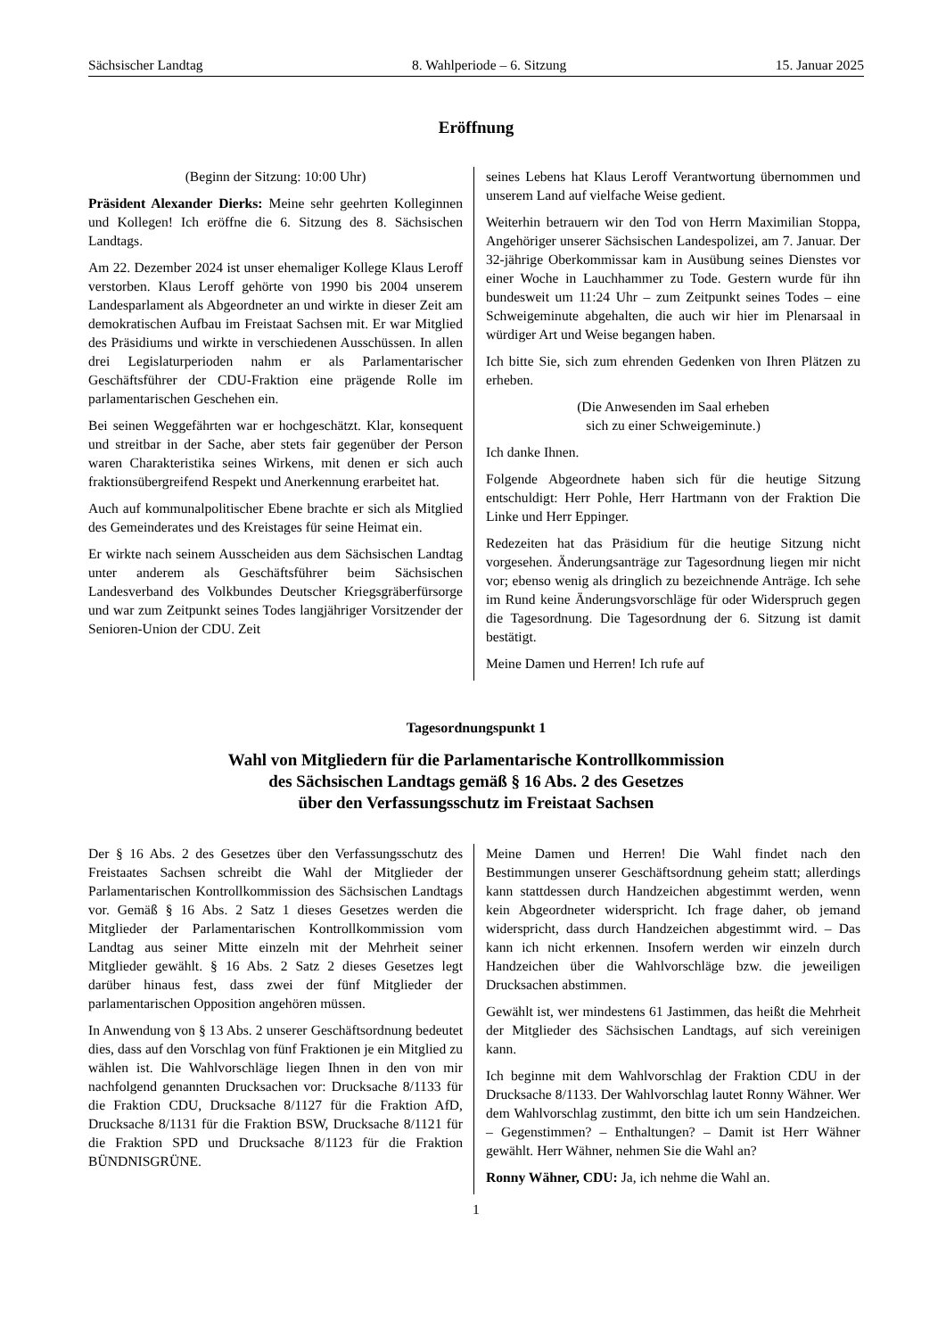Sächsischer Landtag 8. Wahlperiode – 6. Sitzung 15. Januar 2025
Eröffnung
(Beginn der Sitzung: 10:00 Uhr)
Präsident Alexander Dierks: Meine sehr geehrten Kolleginnen und Kollegen! Ich eröffne die 6. Sitzung des 8. Sächsischen Landtags.
Am 22. Dezember 2024 ist unser ehemaliger Kollege Klaus Leroff verstorben. Klaus Leroff gehörte von 1990 bis 2004 unserem Landesparlament als Abgeordneter an und wirkte in dieser Zeit am demokratischen Aufbau im Freistaat Sachsen mit. Er war Mitglied des Präsidiums und wirkte in verschiedenen Ausschüssen. In allen drei Legislaturperioden nahm er als Parlamentarischer Geschäftsführer der CDU-Fraktion eine prägende Rolle im parlamentarischen Geschehen ein.
Bei seinen Weggefährten war er hochgeschätzt. Klar, konsequent und streitbar in der Sache, aber stets fair gegenüber der Person waren Charakteristika seines Wirkens, mit denen er sich auch fraktionsübergreifend Respekt und Anerkennung erarbeitet hat.
Auch auf kommunalpolitischer Ebene brachte er sich als Mitglied des Gemeinderates und des Kreistages für seine Heimat ein.
Er wirkte nach seinem Ausscheiden aus dem Sächsischen Landtag unter anderem als Geschäftsführer beim Sächsischen Landesverband des Volkbundes Deutscher Kriegsgräberfürsorge und war zum Zeitpunkt seines Todes langjähriger Vorsitzender der Senioren-Union der CDU. Zeit
seines Lebens hat Klaus Leroff Verantwortung übernommen und unserem Land auf vielfache Weise gedient.
Weiterhin betrauern wir den Tod von Herrn Maximilian Stoppa, Angehöriger unserer Sächsischen Landespolizei, am 7. Januar. Der 32-jährige Oberkommissar kam in Ausübung seines Dienstes vor einer Woche in Lauchhammer zu Tode. Gestern wurde für ihn bundesweit um 11:24 Uhr – zum Zeitpunkt seines Todes – eine Schweigeminute abgehalten, die auch wir hier im Plenarsaal in würdiger Art und Weise begangen haben.
Ich bitte Sie, sich zum ehrenden Gedenken von Ihren Plätzen zu erheben.
(Die Anwesenden im Saal erheben
sich zu einer Schweigeminute.)
Ich danke Ihnen.
Folgende Abgeordnete haben sich für die heutige Sitzung entschuldigt: Herr Pohle, Herr Hartmann von der Fraktion Die Linke und Herr Eppinger.
Redezeiten hat das Präsidium für die heutige Sitzung nicht vorgesehen. Änderungsanträge zur Tagesordnung liegen mir nicht vor; ebenso wenig als dringlich zu bezeichnende Anträge. Ich sehe im Rund keine Änderungsvorschläge für oder Widerspruch gegen die Tagesordnung. Die Tagesordnung der 6. Sitzung ist damit bestätigt.
Meine Damen und Herren! Ich rufe auf
Tagesordnungspunkt 1
Wahl von Mitgliedern für die Parlamentarische Kontrollkommission
des Sächsischen Landtags gemäß § 16 Abs. 2 des Gesetzes
über den Verfassungsschutz im Freistaat Sachsen
Der § 16 Abs. 2 des Gesetzes über den Verfassungsschutz des Freistaates Sachsen schreibt die Wahl der Mitglieder der Parlamentarischen Kontrollkommission des Sächsischen Landtags vor. Gemäß § 16 Abs. 2 Satz 1 dieses Gesetzes werden die Mitglieder der Parlamentarischen Kontrollkommission vom Landtag aus seiner Mitte einzeln mit der Mehrheit seiner Mitglieder gewählt. § 16 Abs. 2 Satz 2 dieses Gesetzes legt darüber hinaus fest, dass zwei der fünf Mitglieder der parlamentarischen Opposition angehören müssen.
In Anwendung von § 13 Abs. 2 unserer Geschäftsordnung bedeutet dies, dass auf den Vorschlag von fünf Fraktionen je ein Mitglied zu wählen ist. Die Wahlvorschläge liegen Ihnen in den von mir nachfolgend genannten Drucksachen vor: Drucksache 8/1133 für die Fraktion CDU, Drucksache 8/1127 für die Fraktion AfD, Drucksache 8/1131 für die Fraktion BSW, Drucksache 8/1121 für die Fraktion SPD und Drucksache 8/1123 für die Fraktion BÜNDNISGRÜNE.
Meine Damen und Herren! Die Wahl findet nach den Bestimmungen unserer Geschäftsordnung geheim statt; allerdings kann stattdessen durch Handzeichen abgestimmt werden, wenn kein Abgeordneter widerspricht. Ich frage daher, ob jemand widerspricht, dass durch Handzeichen abgestimmt wird. – Das kann ich nicht erkennen. Insofern werden wir einzeln durch Handzeichen über die Wahlvorschläge bzw. die jeweiligen Drucksachen abstimmen.
Gewählt ist, wer mindestens 61 Jastimmen, das heißt die Mehrheit der Mitglieder des Sächsischen Landtags, auf sich vereinigen kann.
Ich beginne mit dem Wahlvorschlag der Fraktion CDU in der Drucksache 8/1133. Der Wahlvorschlag lautet Ronny Wähner. Wer dem Wahlvorschlag zustimmt, den bitte ich um sein Handzeichen. – Gegenstimmen? – Enthaltungen? – Damit ist Herr Wähner gewählt. Herr Wähner, nehmen Sie die Wahl an?
Ronny Wähner, CDU: Ja, ich nehme die Wahl an.
1